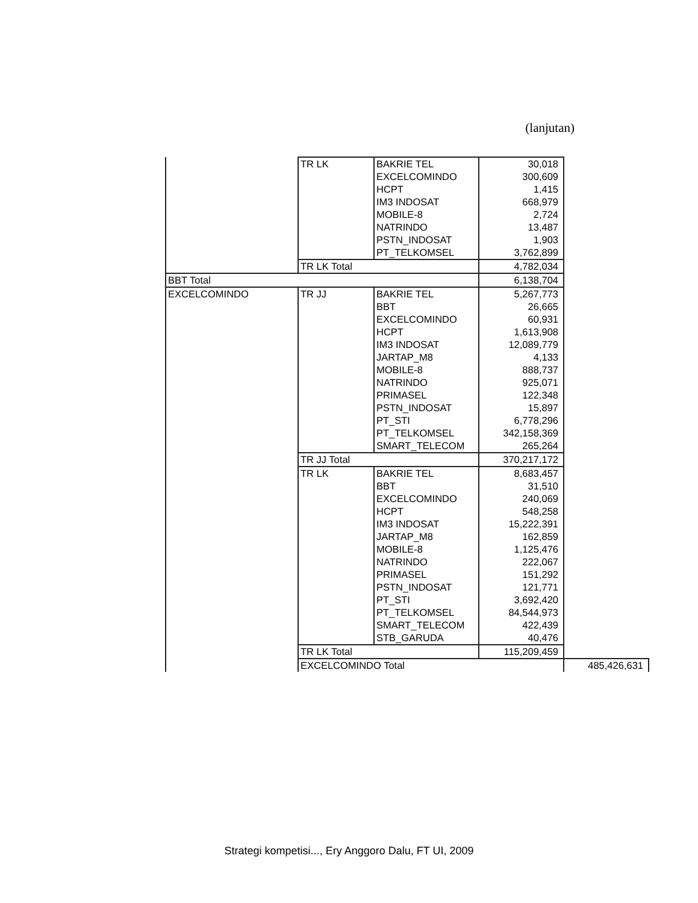(lanjutan)
| | TR LK | BAKRIE TEL | 30,018 | |
| | | EXCELCOMINDO | 300,609 | |
| | | HCPT | 1,415 | |
| | | IM3 INDOSAT | 668,979 | |
| | | MOBILE-8 | 2,724 | |
| | | NATRINDO | 13,487 | |
| | | PSTN_INDOSAT | 1,903 | |
| | | PT_TELKOMSEL | 3,762,899 | |
| | TR LK Total | | 4,782,034 | |
| BBT Total | | | 6,138,704 | |
| EXCELCOMINDO | TR JJ | BAKRIE TEL | 5,267,773 | |
| | | BBT | 26,665 | |
| | | EXCELCOMINDO | 60,931 | |
| | | HCPT | 1,613,908 | |
| | | IM3 INDOSAT | 12,089,779 | |
| | | JARTAP_M8 | 4,133 | |
| | | MOBILE-8 | 888,737 | |
| | | NATRINDO | 925,071 | |
| | | PRIMASEL | 122,348 | |
| | | PSTN_INDOSAT | 15,897 | |
| | | PT_STI | 6,778,296 | |
| | | PT_TELKOMSEL | 342,158,369 | |
| | | SMART_TELECOM | 265,264 | |
| | TR JJ Total | | 370,217,172 | |
| | TR LK | BAKRIE TEL | 8,683,457 | |
| | | BBT | 31,510 | |
| | | EXCELCOMINDO | 240,069 | |
| | | HCPT | 548,258 | |
| | | IM3 INDOSAT | 15,222,391 | |
| | | JARTAP_M8 | 162,859 | |
| | | MOBILE-8 | 1,125,476 | |
| | | NATRINDO | 222,067 | |
| | | PRIMASEL | 151,292 | |
| | | PSTN_INDOSAT | 121,771 | |
| | | PT_STI | 3,692,420 | |
| | | PT_TELKOMSEL | 84,544,973 | |
| | | SMART_TELECOM | 422,439 | |
| | | STB_GARUDA | 40,476 | |
| | TR LK Total | | 115,209,459 | |
| | EXCELCOMINDO Total | | | 485,426,631 |
Strategi kompetisi..., Ery Anggoro Dalu, FT UI, 2009